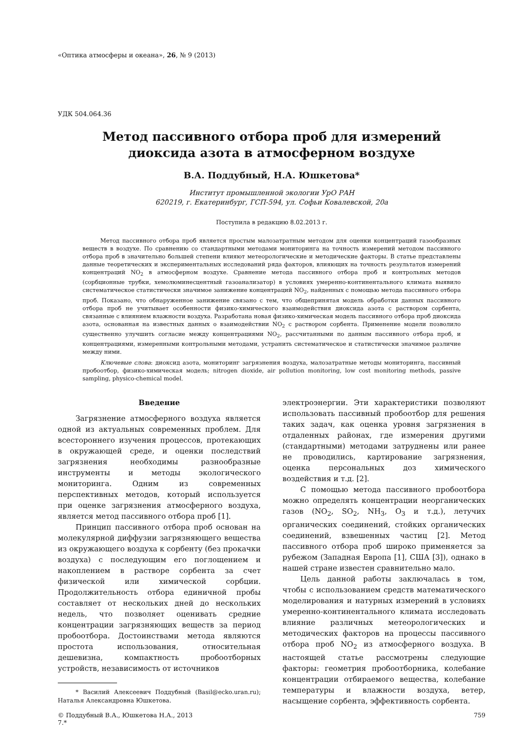«Оптика атмосферы и океана», 26, № 9 (2013)
УДК 504.064.36
Метод пассивного отбора проб для измерений
диоксида азота в атмосферном воздухе
В.А. Поддубный, Н.А. Юшкетова*
Институт промышленной экологии УрО РАН
620219, г. Екатеринбург, ГСП-594, ул. Софьи Ковалевской, 20а
Поступила в редакцию 8.02.2013 г.
Метод пассивного отбора проб является простым малозатратным методом для оценки концентраций газообразных веществ в воздухе. По сравнению со стандартными методами мониторинга на точность измерений методом пассивного отбора проб в значительно большей степени влияют метеорологические и методические факторы. В статье представлены данные теоретических и экспериментальных исследований ряда факторов, влияющих на точность результатов измерений концентраций NO<sub>2</sub> в атмосферном воздухе. Сравнение метода пассивного отбора проб и контрольных методов (сорбционные трубки, хемолюминесцентный газоанализатор) в условиях умеренно-континентального климата выявило систематическое статистически значимое занижение концентраций NO<sub>2</sub>, найденных с помощью метода пассивного отбора проб. Показано, что обнаруженное занижение связано с тем, что общепринятая модель обработки данных пассивного отбора проб не учитывает особенности физико-химического взаимодействия диоксида азота с раствором сорбента, связанные с влиянием влажности воздуха. Разработана новая физико-химическая модель пассивного отбора проб диоксида азота, основанная на известных данных о взаимодействии NO<sub>2</sub> с раствором сорбента. Применение модели позволило существенно улучшить согласие между концентрациями NO<sub>2</sub>, рассчитанными по данным пассивного отбора проб, и концентрациями, измеренными контрольными методами, устранить систематическое и статистически значимое различие между ними.
Ключевые слова: диоксид азота, мониторинг загрязнения воздуха, малозатратные методы мониторинга, пассивный пробоотбор, физико-химическая модель; nitrogen dioxide, air pollution monitoring, low cost monitoring methods, passive sampling, physico-chemical model.
Введение
Загрязнение атмосферного воздуха является одной из актуальных современных проблем. Для всестороннего изучения процессов, протекающих в окружающей среде, и оценки последствий загрязнения необходимы разнообразные инструменты и методы экологического мониторинга. Одним из современных перспективных методов, который используется при оценке загрязнения атмосферного воздуха, является метод пассивного отбора проб [1].
Принцип пассивного отбора проб основан на молекулярной диффузии загрязняющего вещества из окружающего воздуха к сорбенту (без прокачки воздуха) с последующим его поглощением и накоплением в растворе сорбента за счет физической или химической сорбции. Продолжительность отбора единичной пробы составляет от нескольких дней до нескольких недель, что позволяет оценивать средние концентрации загрязняющих веществ за период пробоотбора. Достоинствами метода являются простота использования, относительная дешевизна, компактность пробоотборных устройств, независимость от источников
* Василий Алексеевич Поддубный (Basil@ecko.uran.ru); Наталья Александровна Юшкетова.
электроэнергии. Эти характеристики позволяют использовать пассивный пробоотбор для решения таких задач, как оценка уровня загрязнения в отдаленных районах, где измерения другими (стандартными) методами затруднены или ранее не проводились, картирование загрязнения, оценка персональных доз химического воздействия и т.д. [2].
С помощью метода пассивного пробоотбора можно определять концентрации неорганических газов (NO<sub>2</sub>, SO<sub>2</sub>, NH<sub>3</sub>, O<sub>3</sub> и т.д.), летучих органических соединений, стойких органических соединений, взвешенных частиц [2]. Метод пассивного отбора проб широко применяется за рубежом (Западная Европа [1], США [3]), однако в нашей стране известен сравнительно мало.
Цель данной работы заключалась в том, чтобы с использованием средств математического моделирования и натурных измерений в условиях умеренно-континентального климата исследовать влияние различных метеорологических и методических факторов на процессы пассивного отбора проб NO<sub>2</sub> из атмосферного воздуха. В настоящей статье рассмотрены следующие факторы: геометрия пробоотборника, колебание концентрации отбираемого вещества, колебание температуры и влажности воздуха, ветер, насыщение сорбента, эффективность сорбента.
© Поддубный В.А., Юшкетова Н.А., 2013
7.* 759